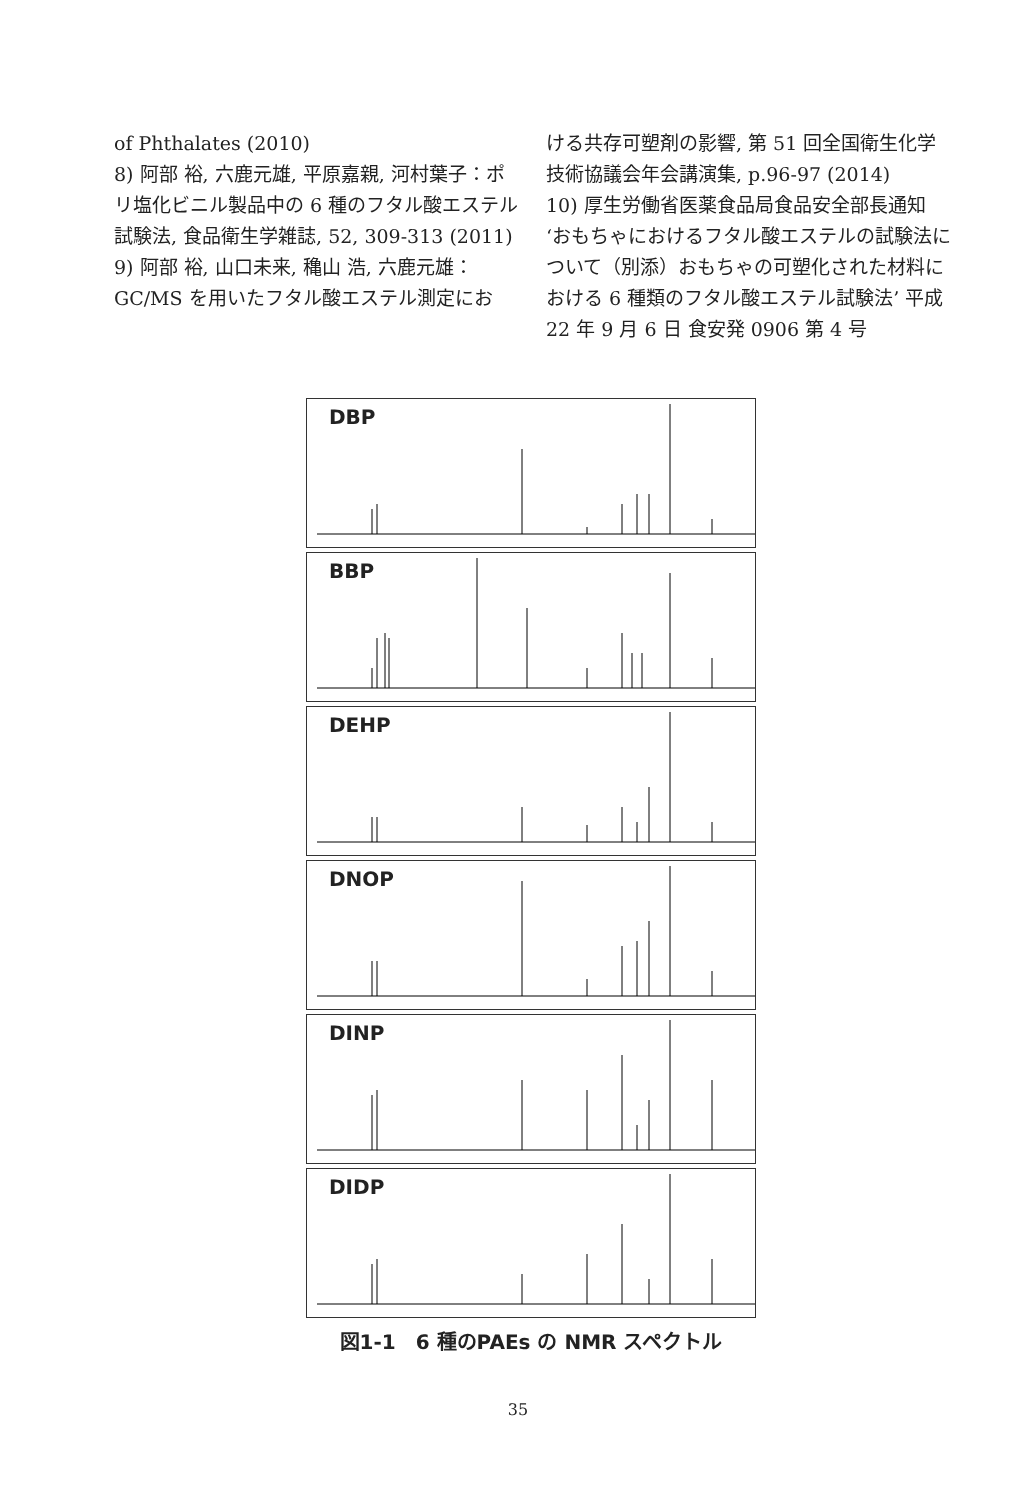of Phthalates (2010)
8) 阿部 裕, 六鹿元雄, 平原嘉親, 河村葉子：ポリ塩化ビニル製品中の 6 種のフタル酸エステル試験法, 食品衛生学雑誌, 52, 309-313 (2011)
9) 阿部 裕, 山口未来, 穐山 浩, 六鹿元雄：GC/MS を用いたフタル酸エステル測定にお
ける共存可塑剤の影響, 第 51 回全国衛生化学技術協議会年会講演集, p.96-97 (2014)
10) 厚生労働省医薬食品局食品安全部長通知 ‘おもちゃにおけるフタル酸エステルの試験法について（別添）おもちゃの可塑化された材料における 6 種類のフタル酸エステル試験法’ 平成 22 年 9 月 6 日 食安発 0906 第 4 号
DBP
BBP
DEHP
DNOP
DINP
DIDP
図1-1　6 種のPAEs の NMR スペクトル
35